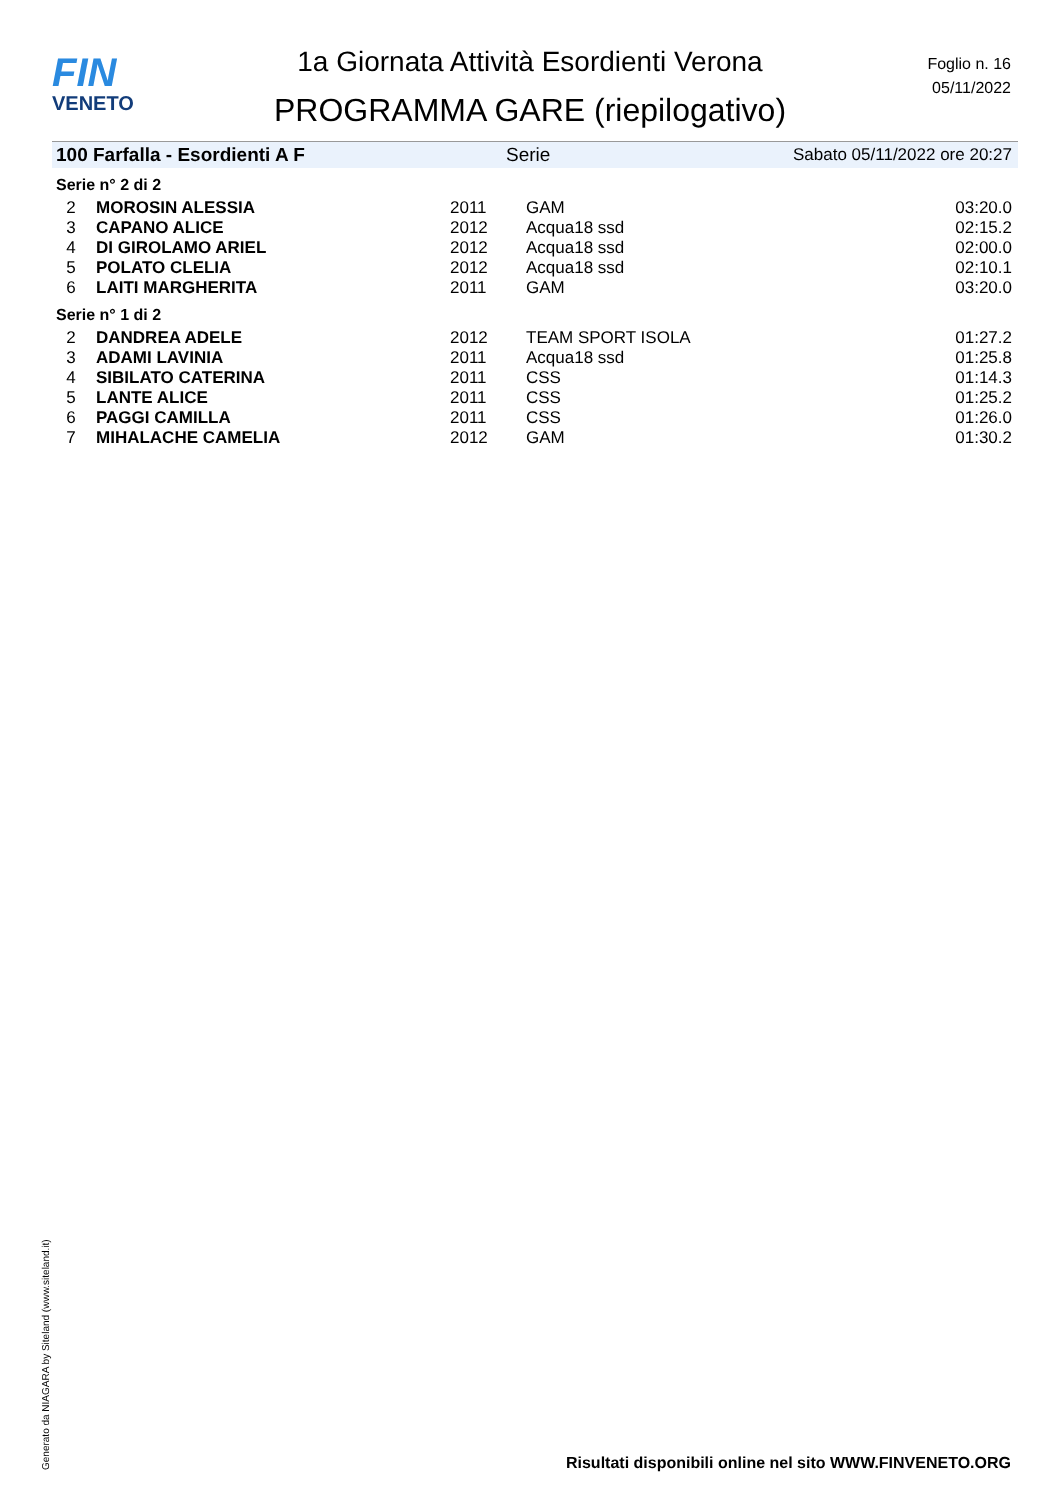FIN
VENETO
1a Giornata Attività Esordienti Verona
PROGRAMMA GARE (riepilogativo)
Foglio n. 16
05/11/2022
100 Farfalla - Esordienti A F Serie Sabato 05/11/2022 ore 20:27
Serie n° 2 di 2
| 2 | MOROSIN ALESSIA | 2011 | GAM | 03:20.0 |
| 3 | CAPANO ALICE | 2012 | Acqua18 ssd | 02:15.2 |
| 4 | DI GIROLAMO ARIEL | 2012 | Acqua18 ssd | 02:00.0 |
| 5 | POLATO CLELIA | 2012 | Acqua18 ssd | 02:10.1 |
| 6 | LAITI MARGHERITA | 2011 | GAM | 03:20.0 |
Serie n° 1 di 2
| 2 | DANDREA ADELE | 2012 | TEAM SPORT ISOLA | 01:27.2 |
| 3 | ADAMI LAVINIA | 2011 | Acqua18 ssd | 01:25.8 |
| 4 | SIBILATO CATERINA | 2011 | CSS | 01:14.3 |
| 5 | LANTE ALICE | 2011 | CSS | 01:25.2 |
| 6 | PAGGI CAMILLA | 2011 | CSS | 01:26.0 |
| 7 | MIHALACHE CAMELIA | 2012 | GAM | 01:30.2 |
Generato da NIAGARA by Siteland (www.siteland.it)
Risultati disponibili online nel sito WWW.FINVENETO.ORG